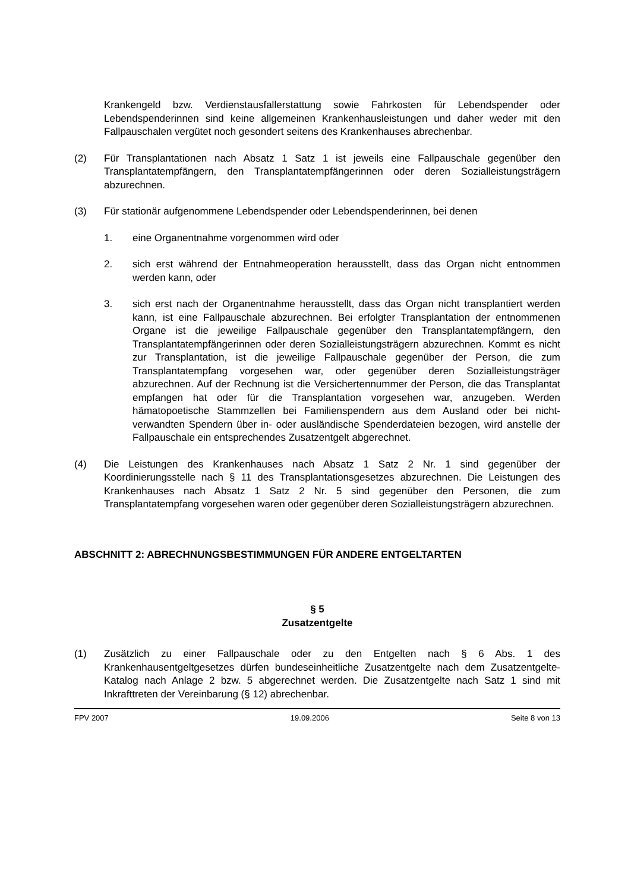Krankengeld bzw. Verdienstausfallerstattung sowie Fahrkosten für Lebendspender oder Lebendspenderinnen sind keine allgemeinen Krankenhausleistungen und daher weder mit den Fallpauschalen vergütet noch gesondert seitens des Krankenhauses abrechenbar.
(2) Für Transplantationen nach Absatz 1 Satz 1 ist jeweils eine Fallpauschale gegenüber den Transplantatempfängern, den Transplantatempfängerinnen oder deren Sozialleistungsträgern abzurechnen.
(3) Für stationär aufgenommene Lebendspender oder Lebendspenderinnen, bei denen
1. eine Organentnahme vorgenommen wird oder
2. sich erst während der Entnahmeoperation herausstellt, dass das Organ nicht entnommen werden kann, oder
3. sich erst nach der Organentnahme herausstellt, dass das Organ nicht transplantiert werden kann, ist eine Fallpauschale abzurechnen. Bei erfolgter Transplantation der entnommenen Organe ist die jeweilige Fallpauschale gegenüber den Transplantatempfängern, den Transplantatempfängerinnen oder deren Sozialleistungsträgern abzurechnen. Kommt es nicht zur Transplantation, ist die jeweilige Fallpauschale gegenüber der Person, die zum Transplantatempfang vorgesehen war, oder gegenüber deren Sozialleistungsträger abzurechnen. Auf der Rechnung ist die Versichertennummer der Person, die das Transplantat empfangen hat oder für die Transplantation vorgesehen war, anzugeben. Werden hämatopoetische Stammzellen bei Familienspendern aus dem Ausland oder bei nicht-verwandten Spendern über in- oder ausländische Spenderdateien bezogen, wird anstelle der Fallpauschale ein entsprechendes Zusatzentgelt abgerechnet.
(4) Die Leistungen des Krankenhauses nach Absatz 1 Satz 2 Nr. 1 sind gegenüber der Koordinierungsstelle nach § 11 des Transplantationsgesetzes abzurechnen. Die Leistungen des Krankenhauses nach Absatz 1 Satz 2 Nr. 5 sind gegenüber den Personen, die zum Transplantatempfang vorgesehen waren oder gegenüber deren Sozialleistungsträgern abzurechnen.
ABSCHNITT 2: ABRECHNUNGSBESTIMMUNGEN FÜR ANDERE ENTGELTARTEN
§ 5
Zusatzentgelte
(1) Zusätzlich zu einer Fallpauschale oder zu den Entgelten nach § 6 Abs. 1 des Krankenhausentgeltgesetzes dürfen bundeseinheitliche Zusatzentgelte nach dem Zusatzentgelte-Katalog nach Anlage 2 bzw. 5 abgerechnet werden. Die Zusatzentgelte nach Satz 1 sind mit Inkrafttreten der Vereinbarung (§ 12) abrechenbar.
FPV 2007 19.09.2006 Seite 8 von 13